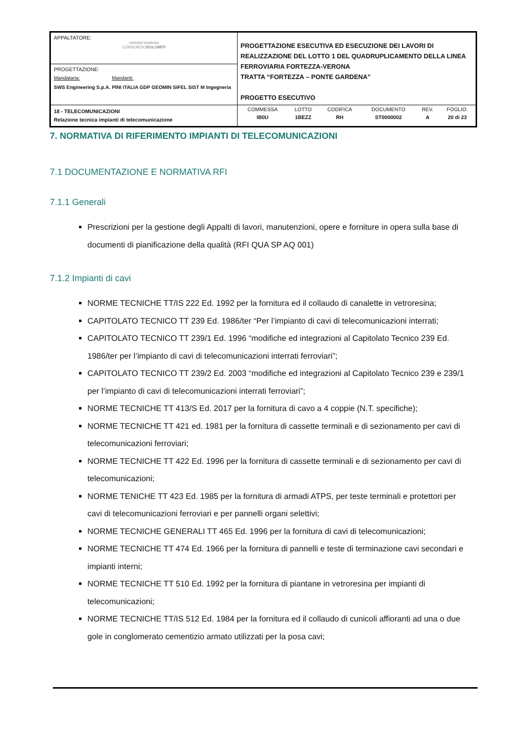| APPALTATORE: webuild Implenia CONSORZIO DOLOMITI | PROGETTAZIONE ESECUTIVA ED ESECUZIONE DEI LAVORI DI REALIZZAZIONE DEL LOTTO 1 DEL QUADRUPLICAMENTO DELLA LINEA FERROVIARIA FORTEZZA-VERONA TRATTA “FORTEZZA – PONTE GARDENA” PROGETTO ESECUTIVO |
| PROGETTAZIONE: / Mandataria: / Mandanti: / / SWS Engineering S.p.A. / PINI ITALIA GDP GEOMIN SIFEL SIST M Ingegneria / | |
| 18 - TELECOMUNICAZIONI Relazione tecnica impianti di telecomunicazione | / COMMESSA / LOTTO / CODIFICA / DOCUMENTO / REV. / FOGLIO. / / IB0U / 1BEZZ / RH / ST0000002 / A / 20 di 23 / |
7. NORMATIVA DI RIFERIMENTO IMPIANTI DI TELECOMUNICAZIONI
7.1 DOCUMENTAZIONE E NORMATIVA RFI
7.1.1 Generali
Prescrizioni per la gestione degli Appalti di lavori, manutenzioni, opere e forniture in opera sulla base di documenti di pianificazione della qualità (RFI QUA SP AQ 001)
7.1.2 Impianti di cavi
NORME TECNICHE TT/IS 222 Ed. 1992 per la fornitura ed il collaudo di canalette in vetroresina;
CAPITOLATO TECNICO TT 239 Ed. 1986/ter “Per l’impianto di cavi di telecomunicazioni interrati;
CAPITOLATO TECNICO TT 239/1 Ed. 1996 “modifiche ed integrazioni al Capitolato Tecnico 239 Ed. 1986/ter per l’impianto di cavi di telecomunicazioni interrati ferroviari”;
CAPITOLATO TECNICO TT 239/2 Ed. 2003 “modifiche ed integrazioni al Capitolato Tecnico 239 e 239/1 per l’impianto di cavi di telecomunicazioni interrati ferroviari”;
NORME TECNICHE TT 413/S Ed. 2017 per la fornitura di cavo a 4 coppie (N.T. specifiche);
NORME TECNICHE TT 421 ed. 1981 per la fornitura di cassette terminali e di sezionamento per cavi di telecomunicazioni ferroviari;
NORME TECNICHE TT 422 Ed. 1996 per la fornitura di cassette terminali e di sezionamento per cavi di telecomunicazioni;
NORME TENICHE TT 423 Ed. 1985 per la fornitura di armadi ATPS, per teste terminali e protettori per cavi di telecomunicazioni ferroviari e per pannelli organi selettivi;
NORME TECNICHE GENERALI TT 465 Ed. 1996 per la fornitura di cavi di telecomunicazioni;
NORME TECNICHE TT 474 Ed. 1966 per la fornitura di pannelli e teste di terminazione cavi secondari e impianti interni;
NORME TECNICHE TT 510 Ed. 1992 per la fornitura di piantane in vetroresina per impianti di telecomunicazioni;
NORME TECNICHE TT/IS 512 Ed. 1984 per la fornitura ed il collaudo di cunicoli affioranti ad una o due gole in conglomerato cementizio armato utilizzati per la posa cavi;